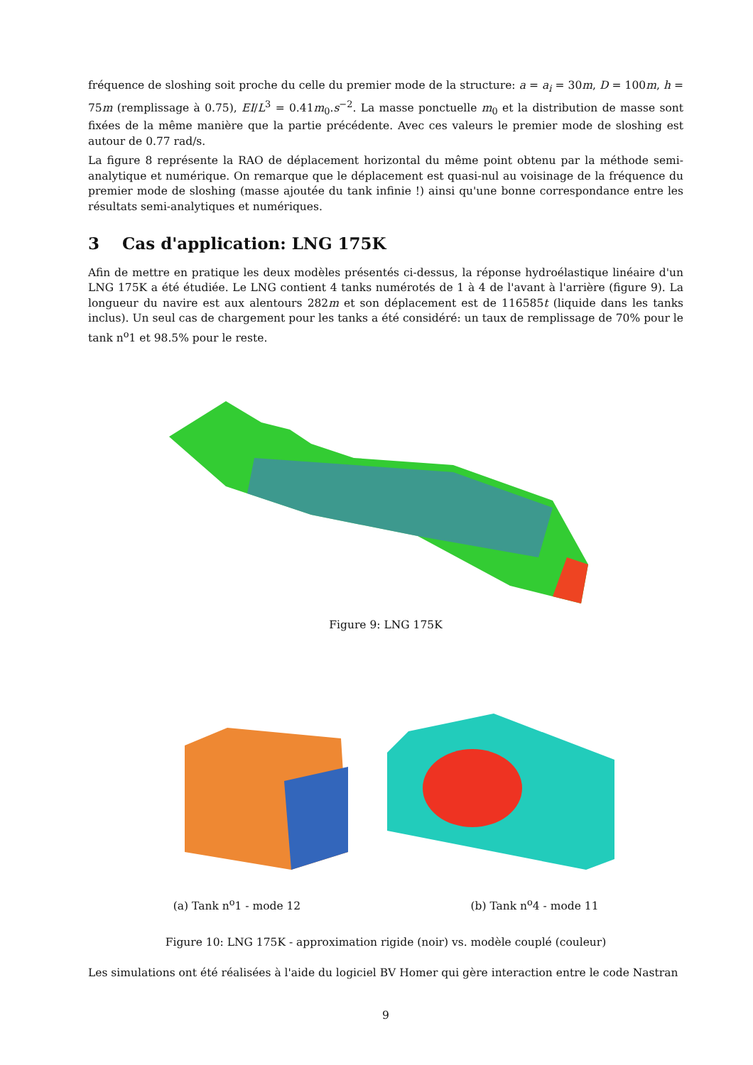fréquence de sloshing soit proche du celle du premier mode de la structure: a = a<sub>i</sub> = 30m, D = 100m, h = 75m (remplissage à 0.75), EI/L<sup>3</sup> = 0.41m<sub>0</sub>.s<sup>−2</sup>. La masse ponctuelle m<sub>0</sub> et la distribution de masse sont fixées de la même manière que la partie précédente. Avec ces valeurs le premier mode de sloshing est autour de 0.77 rad/s.
La figure 8 représente la RAO de déplacement horizontal du même point obtenu par la méthode semi-analytique et numérique. On remarque que le déplacement est quasi-nul au voisinage de la fréquence du premier mode de sloshing (masse ajoutée du tank infinie !) ainsi qu'une bonne correspondance entre les résultats semi-analytiques et numériques.
3 Cas d'application: LNG 175K
Afin de mettre en pratique les deux modèles présentés ci-dessus, la réponse hydroélastique linéaire d'un LNG 175K a été étudiée. Le LNG contient 4 tanks numérotés de 1 à 4 de l'avant à l'arrière (figure 9). La longueur du navire est aux alentours 282m et son déplacement est de 116585t (liquide dans les tanks inclus). Un seul cas de chargement pour les tanks a été considéré: un taux de remplissage de 70% pour le tank n<sup>o</sup>1 et 98.5% pour le reste.
Figure 9: LNG 175K
(a) Tank n<sup>o</sup>1 - mode 12 (b) Tank n<sup>o</sup>4 - mode 11
Figure 10: LNG 175K - approximation rigide (noir) vs. modèle couplé (couleur)
Les simulations ont été réalisées à l'aide du logiciel BV Homer qui gère interaction entre le code Nastran
9